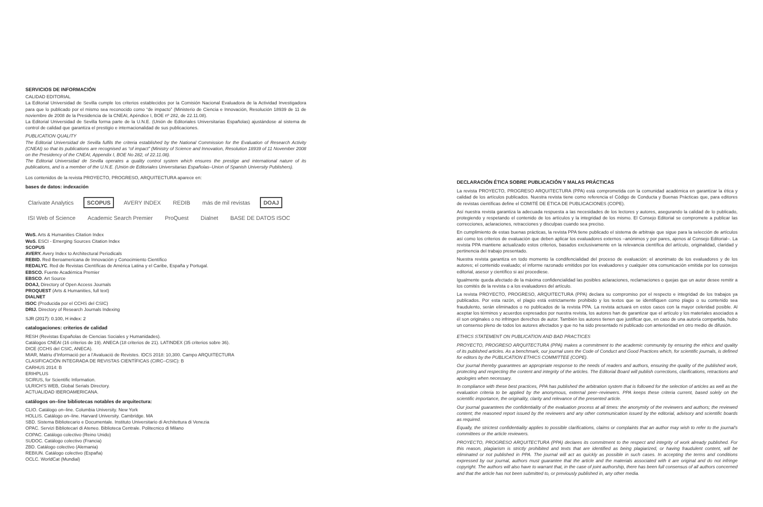SERVICIOS DE INFORMACIÓN
CALIDAD EDITORIAL
La Editorial Universidad de Sevilla cumple los criterios establecidos por la Comisión Nacional Evaluadora de la Actividad Investigadora para que lo publicado por el mismo sea reconocido como “de impacto” (Ministerio de Ciencia e Innovación, Resolución 18939 de 11 de noviembre de 2008 de la Presidencia de la CNEAI, Apéndice I, BOE nº 282, de 22.11.08).
La Editorial Universidad de Sevilla forma parte de la U.N.E. (Unión de Editoriales Universitarias Españolas) ajustándose al sistema de control de calidad que garantiza el prestigio e internacionalidad de sus publicaciones.
PUBLICATION QUALITY
The Editorial Universidad de Sevilla fulfils the criteria established by the National Commission for the Evaluation of Research Activity (CNEAI) so that its publications are recognised as “of impact” (Ministry of Science and Innovation, Resolution 18939 of 11 November 2008 on the Presidency of the CNEAI, Appendix I, BOE No 282, of 22.11.08).
The Editorial Universidad de Sevilla operates a quality control system which ensures the prestige and international nature of its publications, and is a member of the U.N.E. (Unión de Editoriales Universitarias Españolas–Union of Spanish University Publishers).
Los contenidos de la revista PROYECTO, PROGRESO, ARQUITECTURA aparece en:
bases de datos: indexación
Clarivate Analytics SCOPUS AVERY INDEX REDIB más de mil revistas DOAJ ISI Web of Science Academic Search Premier ProQuest Dialnet BASE DE DATOS ISOC
WoS. Arts & Humanities Citation Index
WoS. ESCI - Emerging Sources Citation Index
SCOPUS
AVERY. Avery Index to Architectural Periodicals
REBID. Red Iberoamericana de Innovación y Conocimiento Científico
REDALYC. Red de Revistas Científicas de América Latina y el Caribe, España y Portugal.
EBSCO. Fuente Académica Premier
EBSCO. Art Source
DOAJ, Directory of Open Access Journals
PROQUEST (Arts & Humanities, full text)
DIALNET
ISOC (Producida por el CCHS del CSIC)
DRIJ. Directory of Research Journals Indexing
SJR (2017): 0.100, H index: 2
catalogaciones: criterios de calidad
RESH (Revistas Españolas de Ciencias Sociales y Humanidades).
Catálogos CNEAI (16 criterios de 19). ANECA (18 criterios de 21). LATINDEX (35 criterios sobre 36).
DICE (CCHS del CSIC, ANECA).
MIAR, Matriu d’Informació per a l’Avaluació de Revistes. IDCS 2018: 10,300. Campo ARQUITECTURA
CLASIFICACIÓN INTEGRADA DE REVISTAS CIENTÍFICAS (CIRC–CSIC): B
CARHUS 2014: B
ERIHPLUS
SCIRUS, for Scientific Information.
ULRICH’S WEB, Global Serials Directory.
ACTUALIDAD IBEROAMERICANA.
catálogos on–line bibliotecas notables de arquitectura:
CLIO. Catálogo on–line. Columbia University. New York
HOLLIS. Catálogo on–line. Harvard University. Cambridge. MA
SBD. Sistema Bibliotecario e Documentale. Instituto Universitario di Architettura di Venezia
OPAC. Servizi Bibliotecari di Ateneo. Biblioteca Centrale. Politecnico di Milano
COPAC. Catálogo colectivo (Reino Unido)
SUDOC. Catálogo colectivo (Francia)
ZBD. Catálogo colectivo (Alemania)
REBIUN. Catálogo colectivo (España)
OCLC. WorldCat (Mundial)
DECLARACIÓN ÉTICA SOBRE PUBLICACIÓN Y MALAS PRÁCTICAS
La revista PROYECTO, PROGRESO ARQUITECTURA (PPA) está comprometida con la comunidad académica en garantizar la ética y calidad de los artículos publicados. Nuestra revista tiene como referencia el Código de Conducta y Buenas Prácticas que, para editores de revistas científicas define el COMITÉ DE ÉTICA DE PUBLICACIONES (COPE).
Así nuestra revista garantiza la adecuada respuesta a las necesidades de los lectores y autores, asegurando la calidad de lo publicado, protegiendo y respetando el contenido de los artículos y la integridad de los mismo. El Consejo Editorial se compromete a publicar las correcciones, aclaraciones, retracciones y disculpas cuando sea preciso.
En cumplimiento de estas buenas prácticas, la revista PPA tiene publicado el sistema de arbitraje que sigue para la selección de artículos así como los criterios de evaluación que deben aplicar los evaluadores externos –anónimos y por pares, ajenos al Consejo Editorial–. La revista PPA mantiene actualizado estos criterios, basados exclusivamente en la relevancia científica del artículo, originalidad, claridad y pertinencia del trabajo presentado.
Nuestra revista garantiza en todo momento la condifencialidad del proceso de evaluación: el anonimato de los evaluadores y de los autores; el contenido evaluado; el informe razonado emitidos por los evaluadores y cualquier otra comunicación emitida por los consejos editorial, asesor y científico si así procediese.
Igualmente queda afectado de la máxima confidencialidad las posibles aclaraciones, reclamaciones o quejas que un autor desee remitir a los comités de la revista o a los evaluadores del artículo.
La revista PROYECTO, PROGRESO, ARQUITECTURA (PPA) declara su compromiso por el respecto e integridad de los trabajos ya publicados. Por esta razón, el plagio está estrictamente prohibido y los textos que se identifiquen como plagio o su contenido sea fraudulento, serán eliminados o no publicados de la revista PPA. La revista actuará en estos casos con la mayor celeridad posible. Al aceptar los términos y acuerdos expresados por nuestra revista, los autores han de garantizar que el artículo y los materiales asociados a él son originales o no infringen derechos de autor. También los autores tienen que justificar que, en caso de una autoría compartida, hubo un consenso pleno de todos los autores afectados y que no ha sido presentado ni publicado con anterioridad en otro medio de difusión.
ETHICS STATEMENT ON PUBLICATION AND BAD PRACTICES
PROYECTO, PROGRESO ARQUITECTURA (PPA) makes a commitment to the academic community by ensuring the ethics and quality of its published articles. As a benchmark, our journal uses the Code of Conduct and Good Practices which, for scientific journals, is defined for editors by the PUBLICATION ETHICS COMMITTEE (COPE).
Our journal thereby guarantees an appropriate response to the needs of readers and authors, ensuring the quality of the published work, protecting and respecting the content and integrity of the articles. The Editorial Board will publish corrections, clarifications, retractions and apologies when necessary.
In compliance with these best practices, PPA has published the arbitration system that is followed for the selection of articles as well as the evaluation criteria to be applied by the anonymous, external peer–reviewers. PPA keeps these criteria current, based solely on the scientific importance, the originality, clarity and relevance of the presented article.
Our journal guarantees the confidentiality of the evaluation process at all times: the anonymity of the reviewers and authors; the reviewed content; the reasoned report issued by the reviewers and any other communication issued by the editorial, advisory and scientific boards as required.
Equally, the strictest confidentiality applies to possible clarifications, claims or complaints that an author may wish to refer to the journal’s committees or the article reviewers.
PROYECTO, PROGRESO ARQUITECTURA (PPA) declares its commitment to the respect and integrity of work already published. For this reason, plagiarism is strictly prohibited and texts that are identified as being plagiarized, or having fraudulent content, will be eliminated or not published in PPA. The journal will act as quickly as possible in such cases. In accepting the terms and conditions expressed by our journal, authors must guarantee that the article and the materials associated with it are original and do not infringe copyright. The authors will also have to warrant that, in the case of joint authorship, there has been full consensus of all authors concerned and that the article has not been submitted to, or previously published in, any other media.